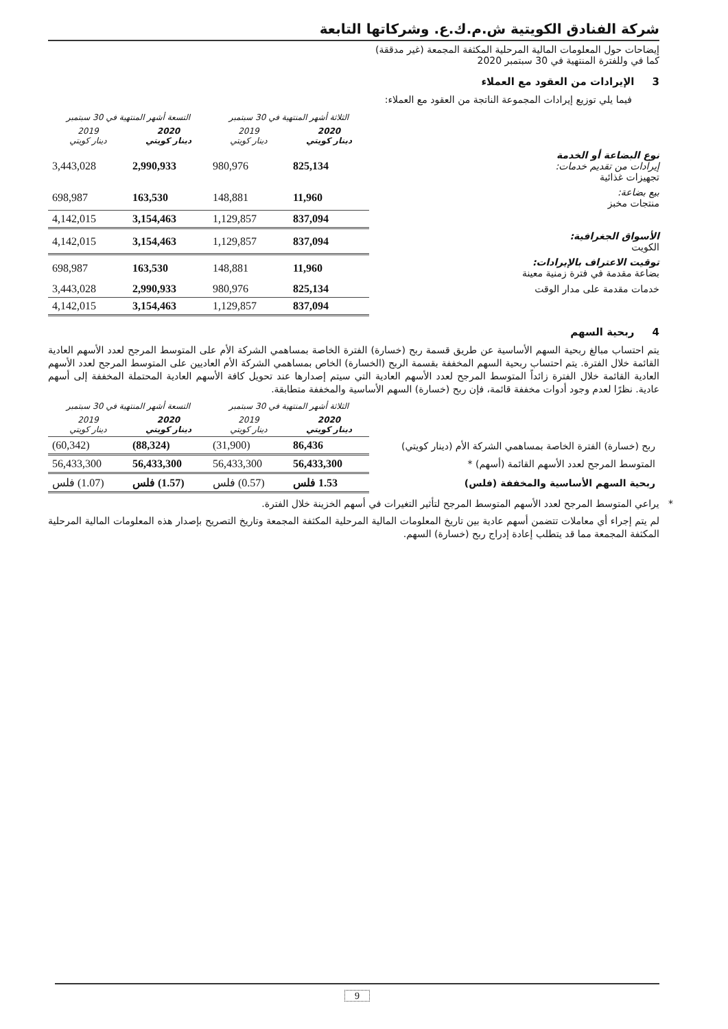شركة الفنادق الكويتية ش.م.ك.ع. وشركاتها التابعة
إيضاحات حول المعلومات المالية المرحلية المكثفة المجمعة (غير مدققة)
كما في وللفترة المنتهية في 30 سبتمبر 2020
3 الإيرادات من العقود مع العملاء
فيما يلي توزيع إيرادات المجموعة الناتجة من العقود مع العملاء:
| | الثلاثة أشهر المنتهية في 30 سبتمبر | | التسعة أشهر المنتهية في 30 سبتمبر | |
| --- | --- | --- | --- | --- |
| | 2020 دينار كويتي | 2019 دينار كويتي | 2020 دينار كويتي | 2019 دينار كويتي |
| نوع البضاعة أو الخدمة إيرادات من تقديم خدمات: تجهيزات غذائية | 825,134 | 980,976 | 2,990,933 | 3,443,028 |
| بيع بضاعة: منتجات مخبز | 11,960 | 148,881 | 163,530 | 698,987 |
| | 837,094 | 1,129,857 | 3,154,463 | 4,142,015 |
| الأسواق الجغرافية: الكويت | 837,094 | 1,129,857 | 3,154,463 | 4,142,015 |
| توقيت الاعتراف بالإيرادات: بضاعة مقدمة في فترة زمنية معينة | 11,960 | 148,881 | 163,530 | 698,987 |
| خدمات مقدمة على مدار الوقت | 825,134 | 980,976 | 2,990,933 | 3,443,028 |
| | 837,094 | 1,129,857 | 3,154,463 | 4,142,015 |
4 ربحية السهم
يتم احتساب مبالغ ربحية السهم الأساسية عن طريق قسمة ربح (خسارة) الفترة الخاصة بمساهمي الشركة الأم على المتوسط المرجح لعدد الأسهم العادية القائمة خلال الفترة. يتم احتساب ربحية السهم المخففة بقسمة الربح (الخسارة) الخاص بمساهمي الشركة الأم العاديين على المتوسط المرجح لعدد الأسهم العادية القائمة خلال الفترة زائداً المتوسط المرجح لعدد الأسهم العادية التي سيتم إصدارها عند تحويل كافة الأسهم العادية المحتملة المخففة إلى أسهم عادية. نظرًا لعدم وجود أدوات مخففة قائمة، فإن ربح (خسارة) السهم الأساسية والمخففة متطابقة.
| | الثلاثة أشهر المنتهية في 30 سبتمبر | | التسعة أشهر المنتهية في 30 سبتمبر | |
| --- | --- | --- | --- | --- |
| | 2020 دينار كويتي | 2019 دينار كويتي | 2020 دينار كويتي | 2019 دينار كويتي |
| ربح (خسارة) الفترة الخاصة بمساهمي الشركة الأم (دينار كويتي) | 86,436 | (31,900) | (88,324) | (60,342) |
| المتوسط المرجح لعدد الأسهم القائمة (أسهم) * | 56,433,300 | 56,433,300 | 56,433,300 | 56,433,300 |
| ربحية السهم الأساسية والمخففة (فلس) | 1.53 فلس | (0.57) فلس | (1.57) فلس | (1.07) فلس |
* يراعي المتوسط المرجح لعدد الأسهم المتوسط المرجح لتأثير التغيرات في أسهم الخزينة خلال الفترة.
لم يتم إجراء أي معاملات تتضمن أسهم عادية بين تاريخ المعلومات المالية المرحلية المكثفة المجمعة وتاريخ التصريح بإصدار هذه المعلومات المالية المرحلية المكثفة المجمعة مما قد يتطلب إعادة إدراج ربح (خسارة) السهم.
9